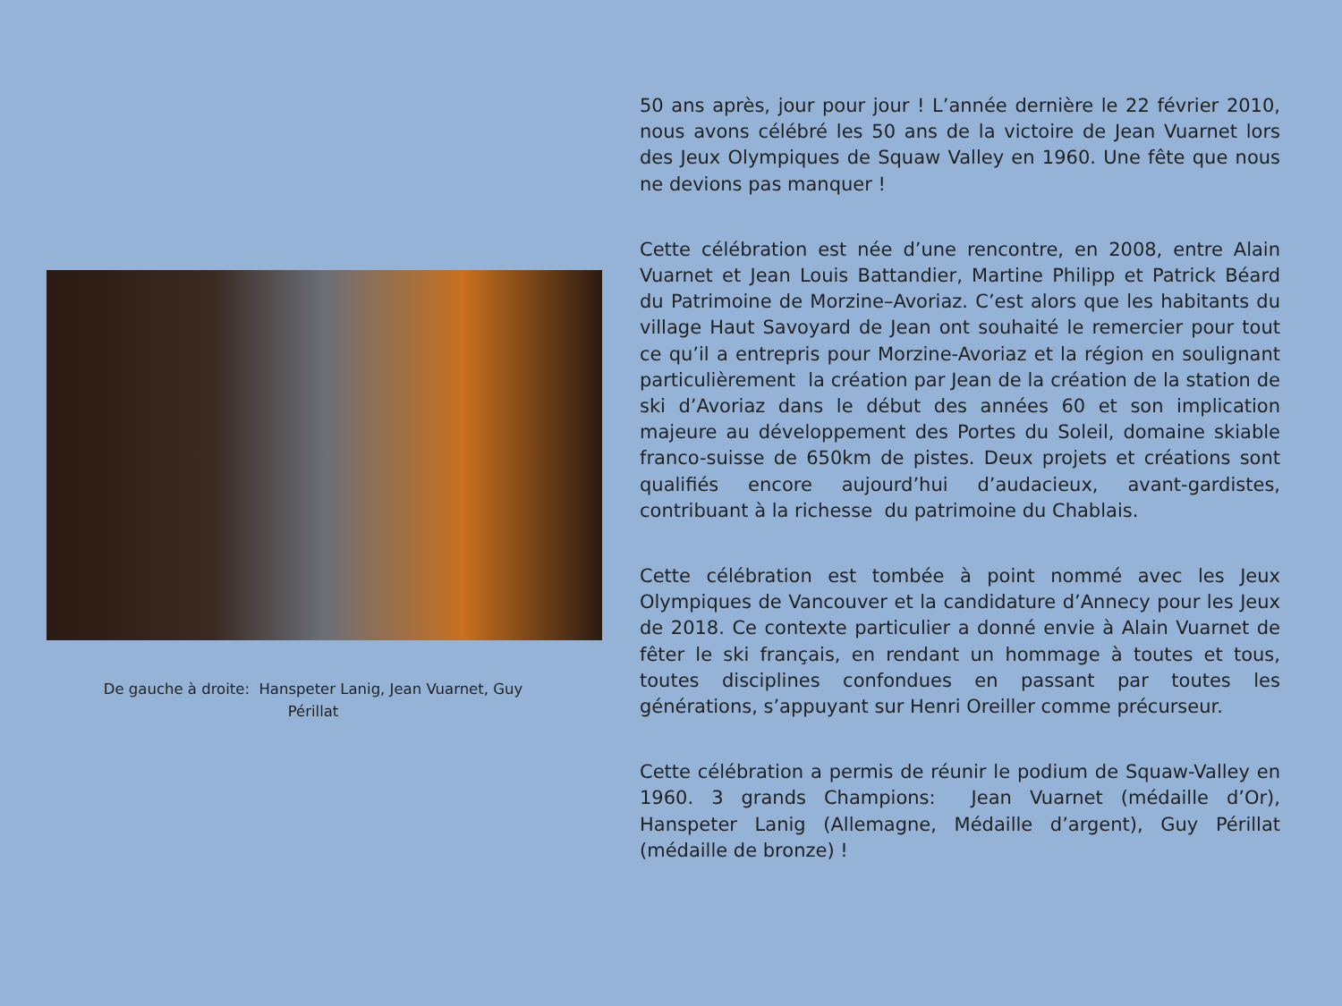De gauche à droite: Hanspeter Lanig, Jean Vuarnet, Guy Périllat
50 ans après, jour pour jour ! L’année dernière le 22 février 2010, nous avons célébré les 50 ans de la victoire de Jean Vuarnet lors des Jeux Olympiques de Squaw Valley en 1960. Une fête que nous ne devions pas manquer !
Cette célébration est née d’une rencontre, en 2008, entre Alain Vuarnet et Jean Louis Battandier, Martine Philipp et Patrick Béard du Patrimoine de Morzine–Avoriaz. C’est alors que les habitants du village Haut Savoyard de Jean ont souhaité le remercier pour tout ce qu’il a entrepris pour Morzine-Avoriaz et la région en soulignant particulièrement la création par Jean de la création de la station de ski d’Avoriaz dans le début des années 60 et son implication majeure au développement des Portes du Soleil, domaine skiable franco-suisse de 650km de pistes. Deux projets et créations sont qualifiés encore aujourd’hui d’audacieux, avant-gardistes, contribuant à la richesse du patrimoine du Chablais.
Cette célébration est tombée à point nommé avec les Jeux Olympiques de Vancouver et la candidature d’Annecy pour les Jeux de 2018. Ce contexte particulier a donné envie à Alain Vuarnet de fêter le ski français, en rendant un hommage à toutes et tous, toutes disciplines confondues en passant par toutes les générations, s’appuyant sur Henri Oreiller comme précurseur.
Cette célébration a permis de réunir le podium de Squaw-Valley en 1960. 3 grands Champions: Jean Vuarnet (médaille d’Or), Hanspeter Lanig (Allemagne, Médaille d’argent), Guy Périllat (médaille de bronze) !